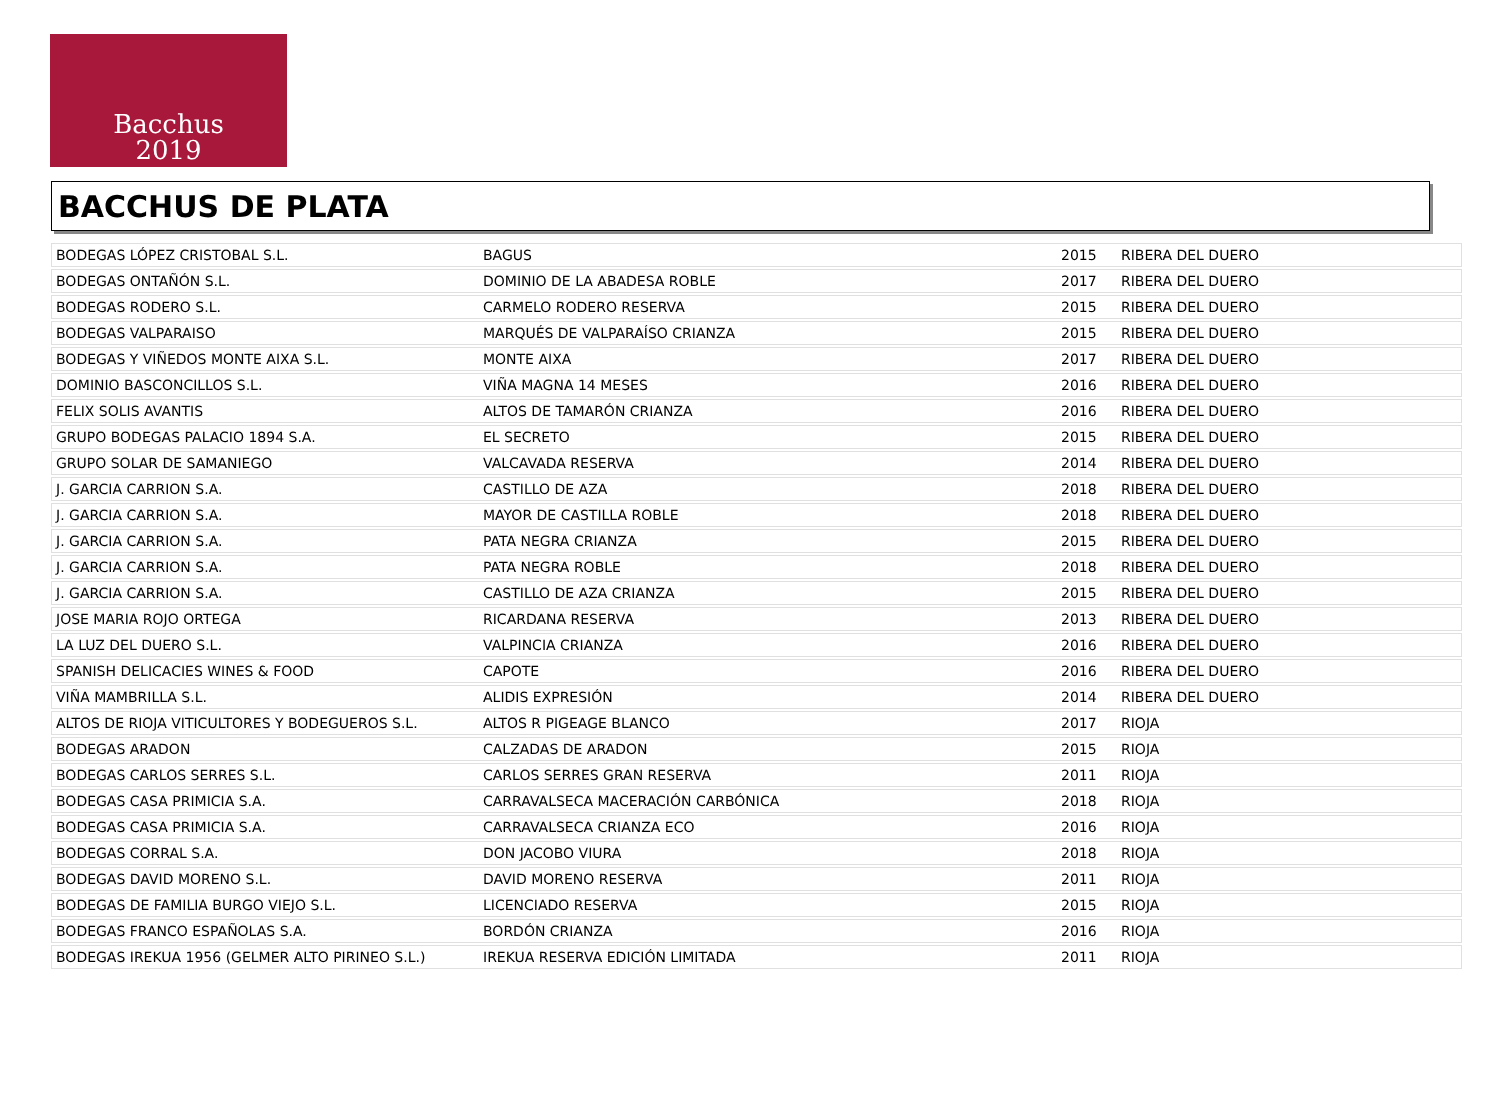Bacchus
2019
BACCHUS DE PLATA
| BODEGAS LÓPEZ CRISTOBAL S.L. | BAGUS | 2015 | RIBERA DEL DUERO |
| BODEGAS ONTAÑÓN S.L. | DOMINIO DE LA ABADESA ROBLE | 2017 | RIBERA DEL DUERO |
| BODEGAS RODERO S.L. | CARMELO RODERO RESERVA | 2015 | RIBERA DEL DUERO |
| BODEGAS VALPARAISO | MARQUÉS DE VALPARAÍSO CRIANZA | 2015 | RIBERA DEL DUERO |
| BODEGAS Y VIÑEDOS MONTE AIXA S.L. | MONTE AIXA | 2017 | RIBERA DEL DUERO |
| DOMINIO BASCONCILLOS S.L. | VIÑA MAGNA 14 MESES | 2016 | RIBERA DEL DUERO |
| FELIX SOLIS AVANTIS | ALTOS DE TAMARÓN CRIANZA | 2016 | RIBERA DEL DUERO |
| GRUPO BODEGAS PALACIO 1894 S.A. | EL SECRETO | 2015 | RIBERA DEL DUERO |
| GRUPO SOLAR DE SAMANIEGO | VALCAVADA RESERVA | 2014 | RIBERA DEL DUERO |
| J. GARCIA CARRION S.A. | CASTILLO DE AZA | 2018 | RIBERA DEL DUERO |
| J. GARCIA CARRION S.A. | MAYOR DE CASTILLA ROBLE | 2018 | RIBERA DEL DUERO |
| J. GARCIA CARRION S.A. | PATA NEGRA CRIANZA | 2015 | RIBERA DEL DUERO |
| J. GARCIA CARRION S.A. | PATA NEGRA ROBLE | 2018 | RIBERA DEL DUERO |
| J. GARCIA CARRION S.A. | CASTILLO DE AZA CRIANZA | 2015 | RIBERA DEL DUERO |
| JOSE MARIA ROJO ORTEGA | RICARDANA RESERVA | 2013 | RIBERA DEL DUERO |
| LA LUZ DEL DUERO S.L. | VALPINCIA CRIANZA | 2016 | RIBERA DEL DUERO |
| SPANISH DELICACIES WINES & FOOD | CAPOTE | 2016 | RIBERA DEL DUERO |
| VIÑA MAMBRILLA S.L. | ALIDIS EXPRESIÓN | 2014 | RIBERA DEL DUERO |
| ALTOS DE RIOJA VITICULTORES Y BODEGUEROS S.L. | ALTOS R PIGEAGE BLANCO | 2017 | RIOJA |
| BODEGAS ARADON | CALZADAS DE ARADON | 2015 | RIOJA |
| BODEGAS CARLOS SERRES S.L. | CARLOS SERRES GRAN RESERVA | 2011 | RIOJA |
| BODEGAS CASA PRIMICIA S.A. | CARRAVALSECA MACERACIÓN CARBÓNICA | 2018 | RIOJA |
| BODEGAS CASA PRIMICIA S.A. | CARRAVALSECA CRIANZA ECO | 2016 | RIOJA |
| BODEGAS CORRAL S.A. | DON JACOBO VIURA | 2018 | RIOJA |
| BODEGAS DAVID MORENO S.L. | DAVID MORENO RESERVA | 2011 | RIOJA |
| BODEGAS DE FAMILIA BURGO VIEJO S.L. | LICENCIADO RESERVA | 2015 | RIOJA |
| BODEGAS FRANCO ESPAÑOLAS S.A. | BORDÓN CRIANZA | 2016 | RIOJA |
| BODEGAS IREKUA 1956 (GELMER ALTO PIRINEO S.L.) | IREKUA RESERVA EDICIÓN LIMITADA | 2011 | RIOJA |